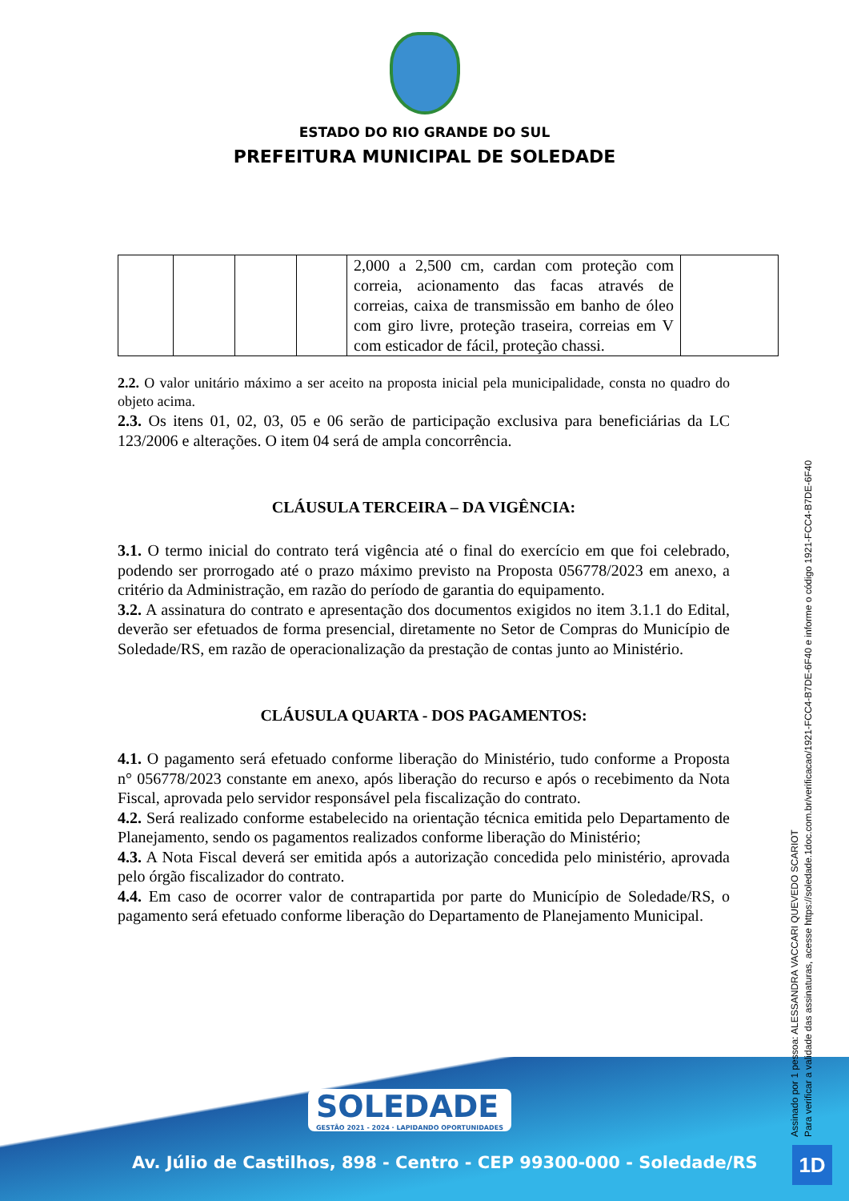ESTADO DO RIO GRANDE DO SUL
PREFEITURA MUNICIPAL DE SOLEDADE
| | | | | 2,000 a 2,500 cm, cardan com proteção com correia, acionamento das facas através de correias, caixa de transmissão em banho de óleo com giro livre, proteção traseira, correias em V com esticador de fácil, proteção chassi. | |
2.2. O valor unitário máximo a ser aceito na proposta inicial pela municipalidade, consta no quadro do objeto acima.
2.3. Os itens 01, 02, 03, 05 e 06 serão de participação exclusiva para beneficiárias da LC 123/2006 e alterações. O item 04 será de ampla concorrência.
CLÁUSULA TERCEIRA – DA VIGÊNCIA:
3.1. O termo inicial do contrato terá vigência até o final do exercício em que foi celebrado, podendo ser prorrogado até o prazo máximo previsto na Proposta 056778/2023 em anexo, a critério da Administração, em razão do período de garantia do equipamento.
3.2. A assinatura do contrato e apresentação dos documentos exigidos no item 3.1.1 do Edital, deverão ser efetuados de forma presencial, diretamente no Setor de Compras do Município de Soledade/RS, em razão de operacionalização da prestação de contas junto ao Ministério.
CLÁUSULA QUARTA - DOS PAGAMENTOS:
4.1. O pagamento será efetuado conforme liberação do Ministério, tudo conforme a Proposta n° 056778/2023 constante em anexo, após liberação do recurso e após o recebimento da Nota Fiscal, aprovada pelo servidor responsável pela fiscalização do contrato.
4.2. Será realizado conforme estabelecido na orientação técnica emitida pelo Departamento de Planejamento, sendo os pagamentos realizados conforme liberação do Ministério;
4.3. A Nota Fiscal deverá ser emitida após a autorização concedida pelo ministério, aprovada pelo órgão fiscalizador do contrato.
4.4. Em caso de ocorrer valor de contrapartida por parte do Município de Soledade/RS, o pagamento será efetuado conforme liberação do Departamento de Planejamento Municipal.
SOLEDADE
GESTÃO 2021 - 2024 · LAPIDANDO OPORTUNIDADES
Av. Júlio de Castilhos, 898 - Centro - CEP 99300-000 - Soledade/RS
Assinado por 1 pessoa: ALESSANDRA VACCARI QUEVEDO SCARIOT
Para verificar a validade das assinaturas, acesse https://soledade.1doc.com.br/verificacao/1921-FCC4-B7DE-6F40 e informe o código 1921-FCC4-B7DE-6F40
1D